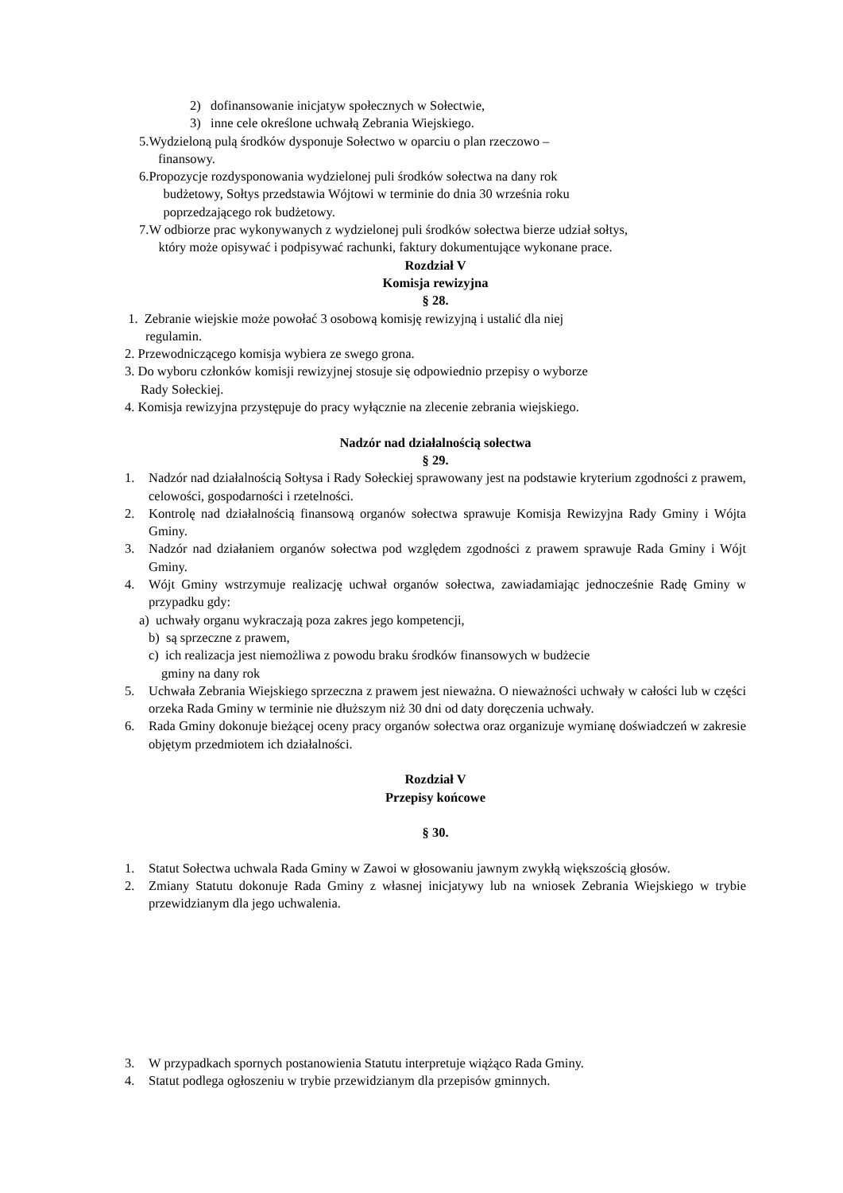2) dofinansowanie inicjatyw społecznych w Sołectwie,
3) inne cele określone uchwałą Zebrania Wiejskiego.
5.Wydzieloną pulą środków dysponuje Sołectwo w oparciu o plan rzeczowo –
finansowy.
6. Propozycje rozdysponowania wydzielonej puli środków sołectwa na dany rok
budżetowy, Sołtys przedstawia Wójtowi w terminie do dnia 30 września roku
poprzedzającego rok budżetowy.
7. W odbiorze prac wykonywanych z wydzielonej puli środków sołectwa bierze udział sołtys,
który może opisywać i podpisywać rachunki, faktury dokumentujące wykonane prace.
Rozdział V
Komisja rewizyjna
§ 28.
1. Zebranie wiejskie może powołać 3 osobową komisję rewizyjną i ustalić dla niej
regulamin.
2. Przewodniczącego komisja wybiera ze swego grona.
3. Do wyboru członków komisji rewizyjnej stosuje się odpowiednio przepisy o wyborze
Rady Sołeckiej.
4. Komisja rewizyjna przystępuje do pracy wyłącznie na zlecenie zebrania wiejskiego.
Nadzór nad działalnością sołectwa
§ 29.
1. Nadzór nad działalnością Sołtysa i Rady Sołeckiej sprawowany jest na podstawie kryterium zgodności z prawem, celowości, gospodarności i rzetelności.
2. Kontrolę nad działalnością finansową organów sołectwa sprawuje Komisja Rewizyjna Rady Gminy i Wójta Gminy.
3. Nadzór nad działaniem organów sołectwa pod względem zgodności z prawem sprawuje Rada Gminy i Wójt Gminy.
4. Wójt Gminy wstrzymuje realizację uchwał organów sołectwa, zawiadamiając jednocześnie Radę Gminy w przypadku gdy:
a) uchwały organu wykraczają poza zakres jego kompetencji,
b) są sprzeczne z prawem,
c) ich realizacja jest niemożliwa z powodu braku środków finansowych w budżecie
gminy na dany rok
5. Uchwała Zebrania Wiejskiego sprzeczna z prawem jest nieważna. O nieważności uchwały w całości lub w części orzeka Rada Gminy w terminie nie dłuższym niż 30 dni od daty doręczenia uchwały.
6. Rada Gminy dokonuje bieżącej oceny pracy organów sołectwa oraz organizuje wymianę doświadczeń w zakresie objętym przedmiotem ich działalności.
Rozdział V
Przepisy końcowe
§ 30.
1. Statut Sołectwa uchwala Rada Gminy w Zawoi w głosowaniu jawnym zwykłą większością głosów.
2. Zmiany Statutu dokonuje Rada Gminy z własnej inicjatywy lub na wniosek Zebrania Wiejskiego w trybie przewidzianym dla jego uchwalenia.
3. W przypadkach spornych postanowienia Statutu interpretuje wiążąco Rada Gminy.
4. Statut podlega ogłoszeniu w trybie przewidzianym dla przepisów gminnych.